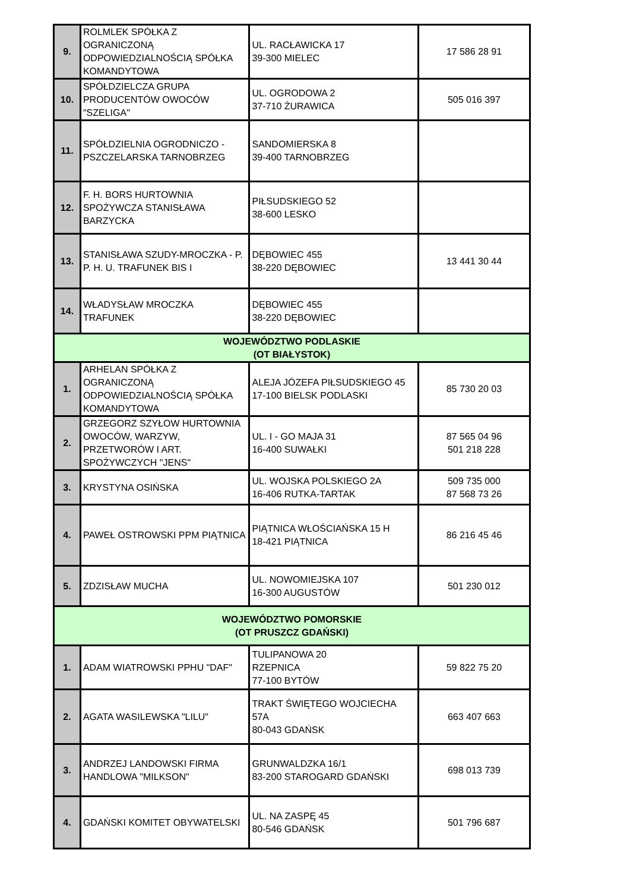| 9. | ROLMLEK SPÓŁKA Z OGRANICZONĄ ODPOWIEDZIALNOŚCIĄ SPÓŁKA KOMANDYTOWA | UL. RACŁAWICKA 17 39-300 MIELEC | 17 586 28 91 |
| 10. | SPÓŁDZIELCZA GRUPA PRODUCENTÓW OWOCÓW "SZELIGA" | UL. OGRODOWA 2 37-710 ŻURAWICA | 505 016 397 |
| 11. | SPÓŁDZIELNIA OGRODNICZO - PSZCZELARSKA TARNOBRZEG | SANDOMIERSKA 8 39-400 TARNOBRZEG | |
| 12. | F. H. BORS HURTOWNIA SPOŻYWCZA STANISŁAWA BARZYCKA | PIŁSUDSKIEGO 52 38-600 LESKO | |
| 13. | STANISŁAWA SZUDY-MROCZKA - P. P. H. U. TRAFUNEK BIS I | DĘBOWIEC 455 38-220 DĘBOWIEC | 13 441 30 44 |
| 14. | WŁADYSŁAW MROCZKA TRAFUNEK | DĘBOWIEC 455 38-220 DĘBOWIEC | |
| WOJEWÓDZTWO PODLASKIE (OT BIAŁYSTOK) | | | |
| 1. | ARHELAN SPÓŁKA Z OGRANICZONĄ ODPOWIEDZIALNOŚCIĄ SPÓŁKA KOMANDYTOWA | ALEJA JÓZEFA PIŁSUDSKIEGO 45 17-100 BIELSK PODLASKI | 85 730 20 03 |
| 2. | GRZEGORZ SZYŁOW HURTOWNIA OWOCÓW, WARZYW, PRZETWORÓW I ART. SPOŻYWCZYCH "JENS" | UL. I - GO MAJA 31 16-400 SUWAŁKI | 87 565 04 96 501 218 228 |
| 3. | KRYSTYNA OSIŃSKA | UL. WOJSKA POLSKIEGO 2A 16-406 RUTKA-TARTAK | 509 735 000 87 568 73 26 |
| 4. | PAWEŁ OSTROWSKI PPM PIĄTNICA | PIĄTNICA WŁOŚCIAŃSKA 15 H 18-421 PIĄTNICA | 86 216 45 46 |
| 5. | ZDZISŁAW MUCHA | UL. NOWOMIEJSKA 107 16-300 AUGUSTÓW | 501 230 012 |
| WOJEWÓDZTWO POMORSKIE (OT PRUSZCZ GDAŃSKI) | | | |
| 1. | ADAM WIATROWSKI PPHU "DAF" | TULIPANOWA 20 RZEPNICA 77-100 BYTÓW | 59 822 75 20 |
| 2. | AGATA WASILEWSKA "LILU" | TRAKT ŚWIĘTEGO WOJCIECHA 57A 80-043 GDAŃSK | 663 407 663 |
| 3. | ANDRZEJ LANDOWSKI FIRMA HANDLOWA "MILKSON" | GRUNWALDZKA 16/1 83-200 STAROGARD GDAŃSKI | 698 013 739 |
| 4. | GDAŃSKI KOMITET OBYWATELSKI | UL. NA ZASPĘ 45 80-546 GDAŃSK | 501 796 687 |